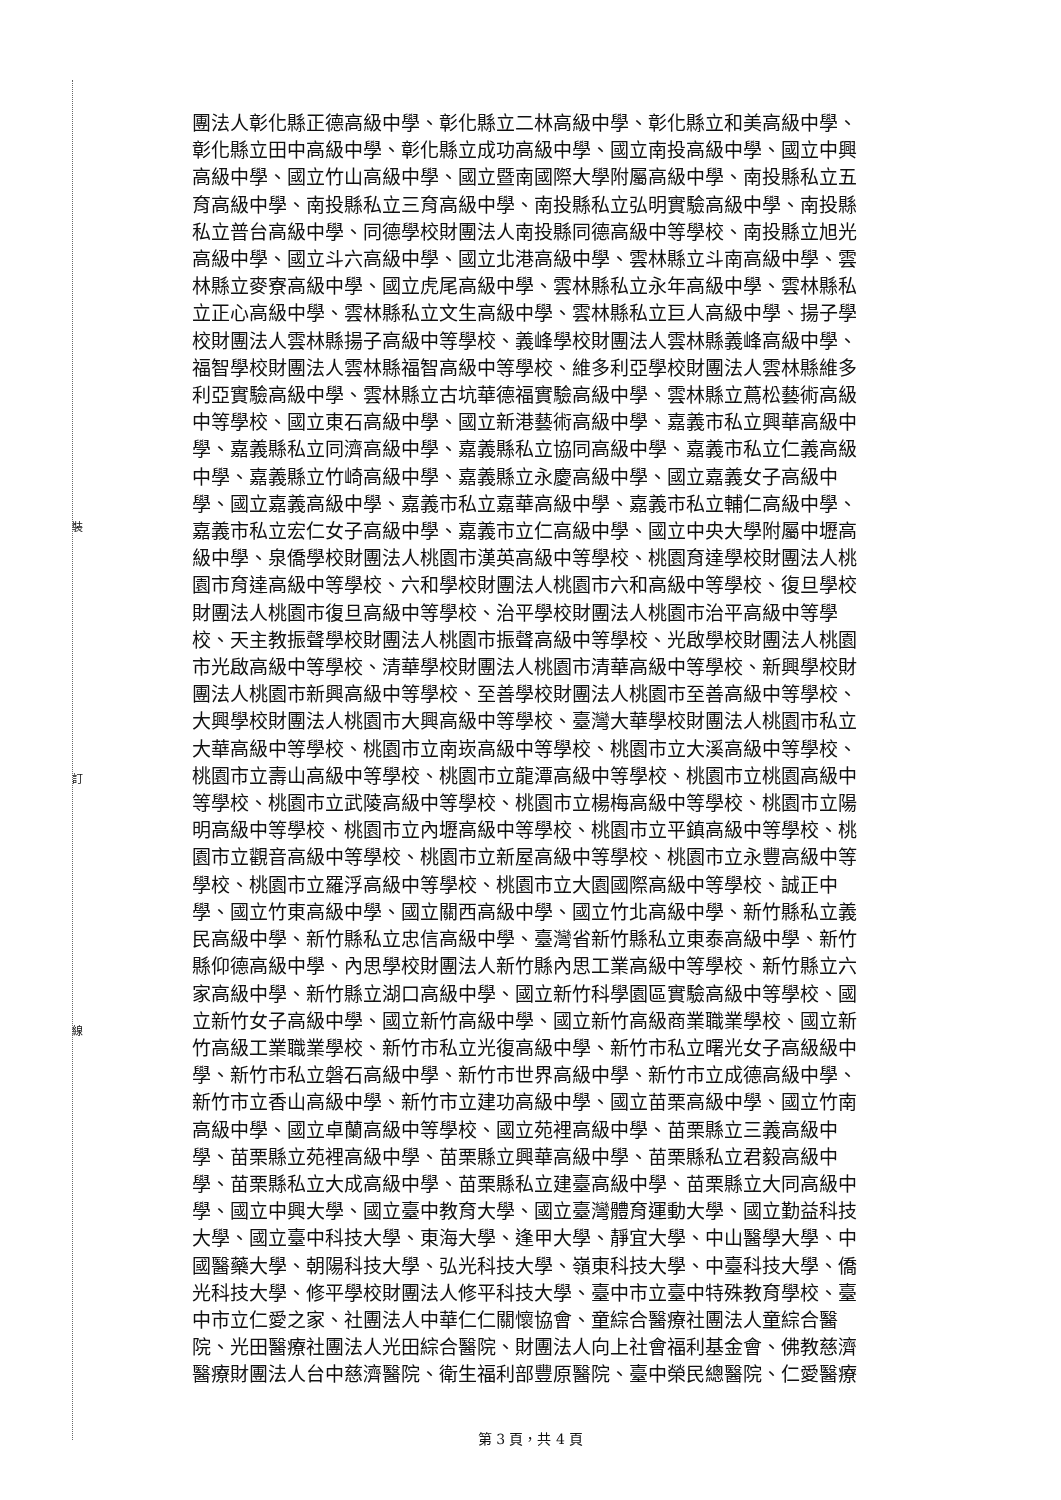裝
訂
線
團法人彰化縣正德高級中學、彰化縣立二林高級中學、彰化縣立和美高級中學、
彰化縣立田中高級中學、彰化縣立成功高級中學、國立南投高級中學、國立中興
高級中學、國立竹山高級中學、國立暨南國際大學附屬高級中學、南投縣私立五
育高級中學、南投縣私立三育高級中學、南投縣私立弘明實驗高級中學、南投縣
私立普台高級中學、同德學校財團法人南投縣同德高級中等學校、南投縣立旭光
高級中學、國立斗六高級中學、國立北港高級中學、雲林縣立斗南高級中學、雲
林縣立麥寮高級中學、國立虎尾高級中學、雲林縣私立永年高級中學、雲林縣私
立正心高級中學、雲林縣私立文生高級中學、雲林縣私立巨人高級中學、揚子學
校財團法人雲林縣揚子高級中等學校、義峰學校財團法人雲林縣義峰高級中學、
福智學校財團法人雲林縣福智高級中等學校、維多利亞學校財團法人雲林縣維多
利亞實驗高級中學、雲林縣立古坑華德福實驗高級中學、雲林縣立蔦松藝術高級
中等學校、國立東石高級中學、國立新港藝術高級中學、嘉義市私立興華高級中
學、嘉義縣私立同濟高級中學、嘉義縣私立協同高級中學、嘉義市私立仁義高級
中學、嘉義縣立竹崎高級中學、嘉義縣立永慶高級中學、國立嘉義女子高級中
學、國立嘉義高級中學、嘉義市私立嘉華高級中學、嘉義市私立輔仁高級中學、
嘉義市私立宏仁女子高級中學、嘉義市立仁高級中學、國立中央大學附屬中壢高
級中學、泉僑學校財團法人桃園市漢英高級中等學校、桃園育達學校財團法人桃
園市育達高級中等學校、六和學校財團法人桃園市六和高級中等學校、復旦學校
財團法人桃園市復旦高級中等學校、治平學校財團法人桃園市治平高級中等學
校、天主教振聲學校財團法人桃園市振聲高級中等學校、光啟學校財團法人桃園
市光啟高級中等學校、清華學校財團法人桃園市清華高級中等學校、新興學校財
團法人桃園市新興高級中等學校、至善學校財團法人桃園市至善高級中等學校、
大興學校財團法人桃園市大興高級中等學校、臺灣大華學校財團法人桃園市私立
大華高級中等學校、桃園市立南崁高級中等學校、桃園市立大溪高級中等學校、
桃園市立壽山高級中等學校、桃園市立龍潭高級中等學校、桃園市立桃園高級中
等學校、桃園市立武陵高級中等學校、桃園市立楊梅高級中等學校、桃園市立陽
明高級中等學校、桃園市立內壢高級中等學校、桃園市立平鎮高級中等學校、桃
園市立觀音高級中等學校、桃園市立新屋高級中等學校、桃園市立永豐高級中等
學校、桃園市立羅浮高級中等學校、桃園市立大園國際高級中等學校、誠正中
學、國立竹東高級中學、國立關西高級中學、國立竹北高級中學、新竹縣私立義
民高級中學、新竹縣私立忠信高級中學、臺灣省新竹縣私立東泰高級中學、新竹
縣仰德高級中學、內思學校財團法人新竹縣內思工業高級中等學校、新竹縣立六
家高級中學、新竹縣立湖口高級中學、國立新竹科學園區實驗高級中等學校、國
立新竹女子高級中學、國立新竹高級中學、國立新竹高級商業職業學校、國立新
竹高級工業職業學校、新竹市私立光復高級中學、新竹市私立曙光女子高級級中
學、新竹市私立磐石高級中學、新竹市世界高級中學、新竹市立成德高級中學、
新竹市立香山高級中學、新竹市立建功高級中學、國立苗栗高級中學、國立竹南
高級中學、國立卓蘭高級中等學校、國立苑裡高級中學、苗栗縣立三義高級中
學、苗栗縣立苑裡高級中學、苗栗縣立興華高級中學、苗栗縣私立君毅高級中
學、苗栗縣私立大成高級中學、苗栗縣私立建臺高級中學、苗栗縣立大同高級中
學、國立中興大學、國立臺中教育大學、國立臺灣體育運動大學、國立勤益科技
大學、國立臺中科技大學、東海大學、逢甲大學、靜宜大學、中山醫學大學、中
國醫藥大學、朝陽科技大學、弘光科技大學、嶺東科技大學、中臺科技大學、僑
光科技大學、修平學校財團法人修平科技大學、臺中市立臺中特殊教育學校、臺
中市立仁愛之家、社團法人中華仁仁關懷協會、童綜合醫療社團法人童綜合醫
院、光田醫療社團法人光田綜合醫院、財團法人向上社會福利基金會、佛教慈濟
醫療財團法人台中慈濟醫院、衛生福利部豐原醫院、臺中榮民總醫院、仁愛醫療
第 3 頁，共 4 頁